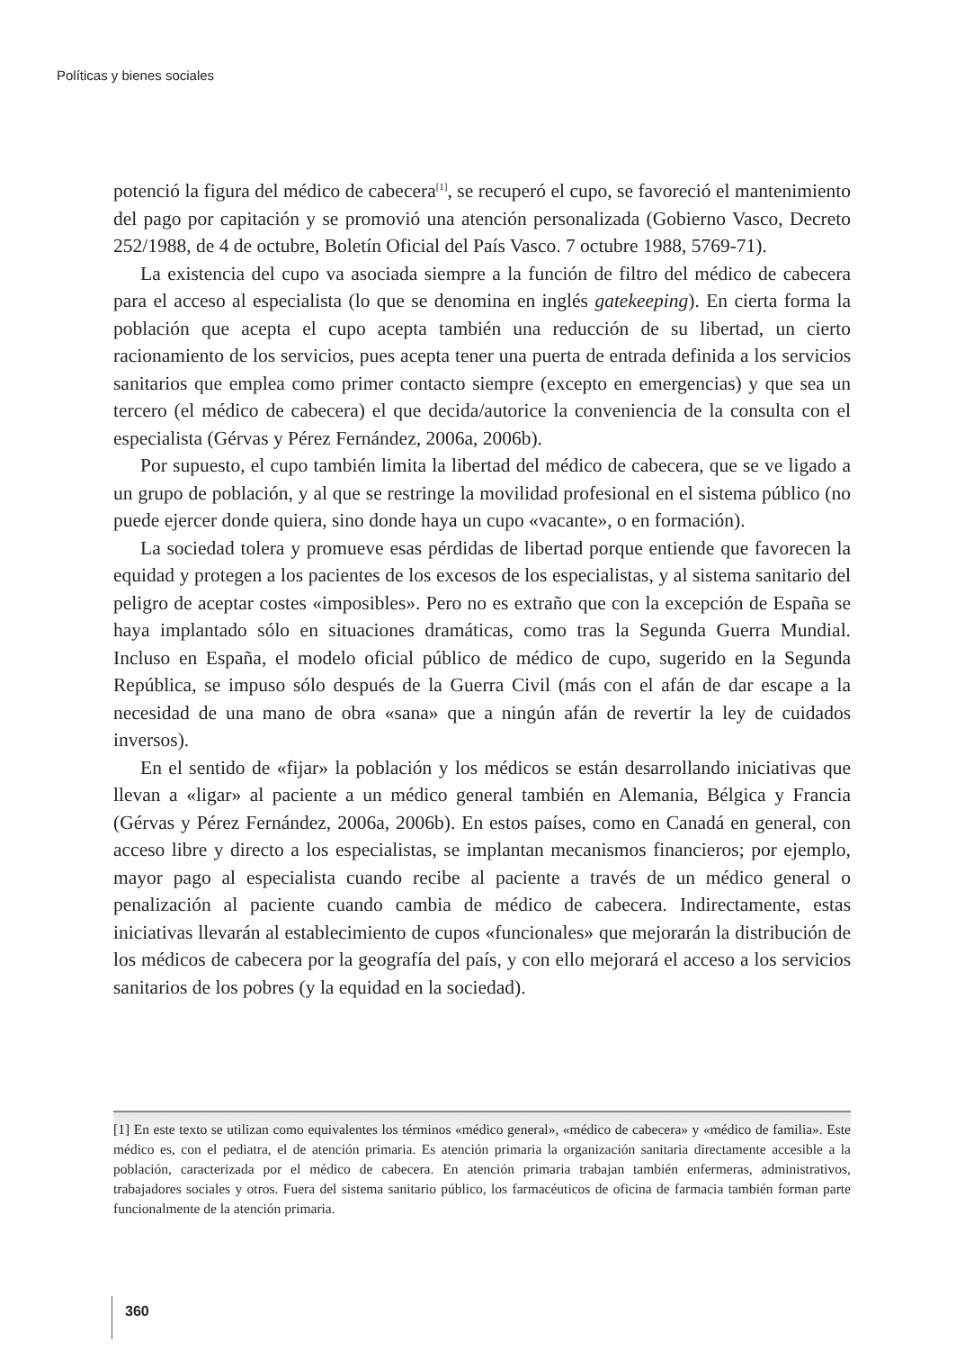Políticas y bienes sociales
potenció la figura del médico de cabecera<sup>[1]</sup>, se recuperó el cupo, se favoreció el mantenimiento del pago por capitación y se promovió una atención personalizada (Gobierno Vasco, Decreto 252/1988, de 4 de octubre, Boletín Oficial del País Vasco. 7 octubre 1988, 5769-71).
La existencia del cupo va asociada siempre a la función de filtro del médico de cabecera para el acceso al especialista (lo que se denomina en inglés gatekeeping). En cierta forma la población que acepta el cupo acepta también una reducción de su libertad, un cierto racionamiento de los servicios, pues acepta tener una puerta de entrada definida a los servicios sanitarios que emplea como primer contacto siempre (excepto en emergencias) y que sea un tercero (el médico de cabecera) el que decida/autorice la conveniencia de la consulta con el especialista (Gérvas y Pérez Fernández, 2006a, 2006b).
Por supuesto, el cupo también limita la libertad del médico de cabecera, que se ve ligado a un grupo de población, y al que se restringe la movilidad profesional en el sistema público (no puede ejercer donde quiera, sino donde haya un cupo «vacante», o en formación).
La sociedad tolera y promueve esas pérdidas de libertad porque entiende que favorecen la equidad y protegen a los pacientes de los excesos de los especialistas, y al sistema sanitario del peligro de aceptar costes «imposibles». Pero no es extraño que con la excepción de España se haya implantado sólo en situaciones dramáticas, como tras la Segunda Guerra Mundial. Incluso en España, el modelo oficial público de médico de cupo, sugerido en la Segunda República, se impuso sólo después de la Guerra Civil (más con el afán de dar escape a la necesidad de una mano de obra «sana» que a ningún afán de revertir la ley de cuidados inversos).
En el sentido de «fijar» la población y los médicos se están desarrollando iniciativas que llevan a «ligar» al paciente a un médico general también en Alemania, Bélgica y Francia (Gérvas y Pérez Fernández, 2006a, 2006b). En estos países, como en Canadá en general, con acceso libre y directo a los especialistas, se implantan mecanismos financieros; por ejemplo, mayor pago al especialista cuando recibe al paciente a través de un médico general o penalización al paciente cuando cambia de médico de cabecera. Indirectamente, estas iniciativas llevarán al establecimiento de cupos «funcionales» que mejorarán la distribución de los médicos de cabecera por la geografía del país, y con ello mejorará el acceso a los servicios sanitarios de los pobres (y la equidad en la sociedad).
[1] En este texto se utilizan como equivalentes los términos «médico general», «médico de cabecera» y «médico de familia». Este médico es, con el pediatra, el de atención primaria. Es atención primaria la organización sanitaria directamente accesible a la población, caracterizada por el médico de cabecera. En atención primaria trabajan también enfermeras, administrativos, trabajadores sociales y otros. Fuera del sistema sanitario público, los farmacéuticos de oficina de farmacia también forman parte funcionalmente de la atención primaria.
360